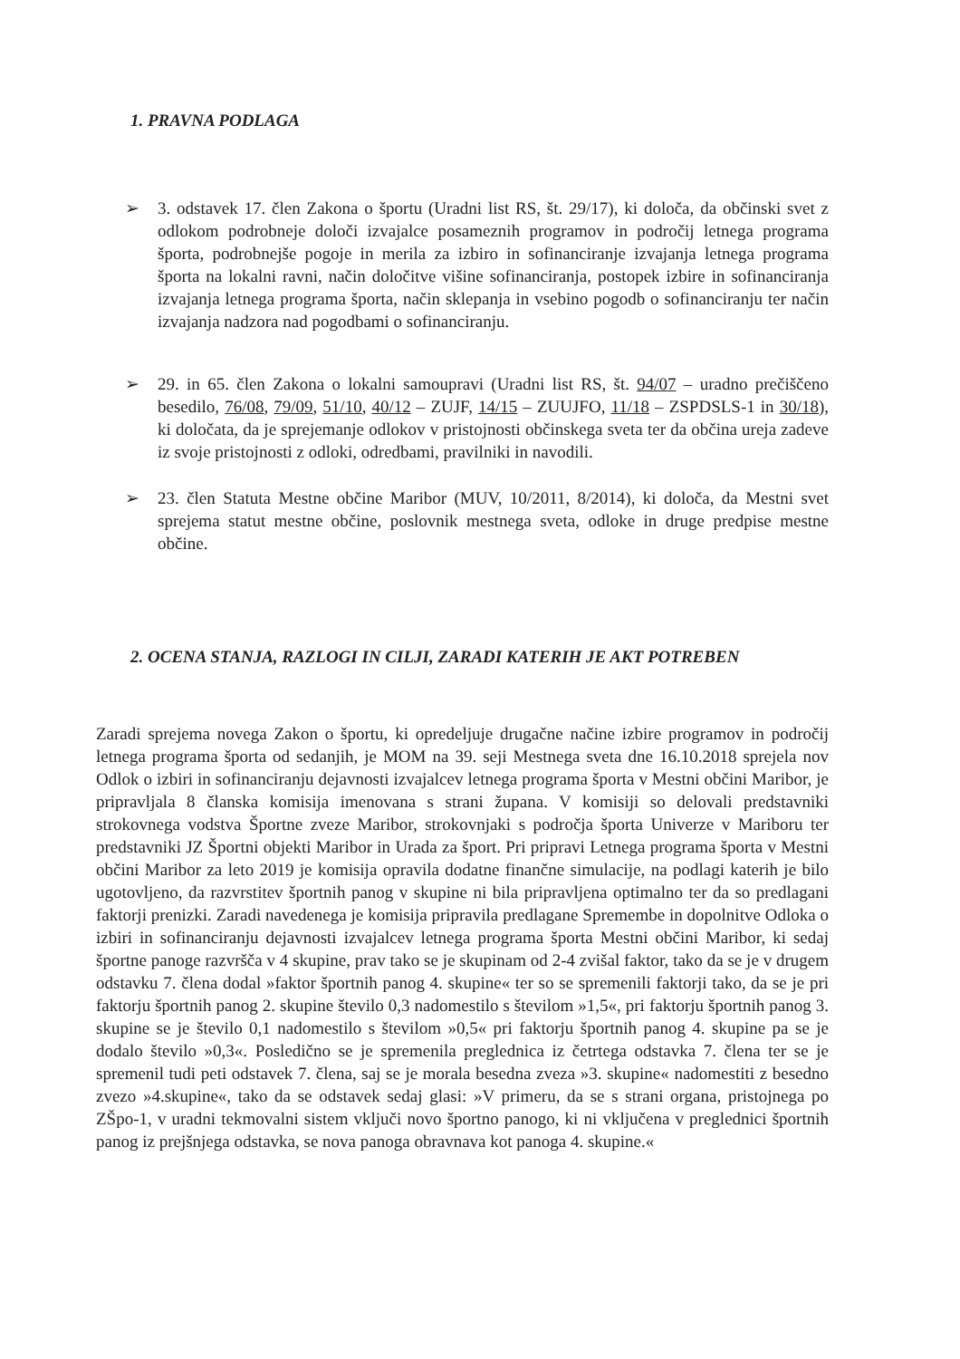1. PRAVNA PODLAGA
➢ 3. odstavek 17. člen Zakona o športu (Uradni list RS, št. 29/17), ki določa, da občinski svet z odlokom podrobneje določi izvajalce posameznih programov in področij letnega programa športa, podrobnejše pogoje in merila za izbiro in sofinanciranje izvajanja letnega programa športa na lokalni ravni, način določitve višine sofinanciranja, postopek izbire in sofinanciranja izvajanja letnega programa športa, način sklepanja in vsebino pogodb o sofinanciranju ter način izvajanja nadzora nad pogodbami o sofinanciranju.
➢ 29. in 65. člen Zakona o lokalni samoupravi (Uradni list RS, št. 94/07 – uradno prečiščeno besedilo, 76/08, 79/09, 51/10, 40/12 – ZUJF, 14/15 – ZUUJFO, 11/18 – ZSPDSLS-1 in 30/18), ki določata, da je sprejemanje odlokov v pristojnosti občinskega sveta ter da občina ureja zadeve iz svoje pristojnosti z odloki, odredbami, pravilniki in navodili.
➢ 23. člen Statuta Mestne občine Maribor (MUV, 10/2011, 8/2014), ki določa, da Mestni svet sprejema statut mestne občine, poslovnik mestnega sveta, odloke in druge predpise mestne občine.
2. OCENA STANJA, RAZLOGI IN CILJI, ZARADI KATERIH JE AKT POTREBEN
Zaradi sprejema novega Zakon o športu, ki opredeljuje drugačne načine izbire programov in področij letnega programa športa od sedanjih, je MOM na 39. seji Mestnega sveta dne 16.10.2018 sprejela nov Odlok o izbiri in sofinanciranju dejavnosti izvajalcev letnega programa športa v Mestni občini Maribor, je pripravljala 8 članska komisija imenovana s strani župana. V komisiji so delovali predstavniki strokovnega vodstva Športne zveze Maribor, strokovnjaki s področja športa Univerze v Mariboru ter predstavniki JZ Športni objekti Maribor in Urada za šport. Pri pripravi Letnega programa športa v Mestni občini Maribor za leto 2019 je komisija opravila dodatne finančne simulacije, na podlagi katerih je bilo ugotovljeno, da razvrstitev športnih panog v skupine ni bila pripravljena optimalno ter da so predlagani faktorji prenizki. Zaradi navedenega je komisija pripravila predlagane Spremembe in dopolnitve Odloka o izbiri in sofinanciranju dejavnosti izvajalcev letnega programa športa Mestni občini Maribor, ki sedaj športne panoge razvršča v 4 skupine, prav tako se je skupinam od 2-4 zvišal faktor, tako da se je v drugem odstavku 7. člena dodal »faktor športnih panog 4. skupine« ter so se spremenili faktorji tako, da se je pri faktorju športnih panog 2. skupine število 0,3 nadomestilo s številom »1,5«, pri faktorju športnih panog 3. skupine se je število 0,1 nadomestilo s številom »0,5« pri faktorju športnih panog 4. skupine pa se je dodalo število »0,3«. Posledično se je spremenila preglednica iz četrtega odstavka 7. člena ter se je spremenil tudi peti odstavek 7. člena, saj se je morala besedna zveza »3. skupine« nadomestiti z besedno zvezo »4.skupine«, tako da se odstavek sedaj glasi: »V primeru, da se s strani organa, pristojnega po ZŠpo-1, v uradni tekmovalni sistem vključi novo športno panogo, ki ni vključena v preglednici športnih panog iz prejšnjega odstavka, se nova panoga obravnava kot panoga 4. skupine.«